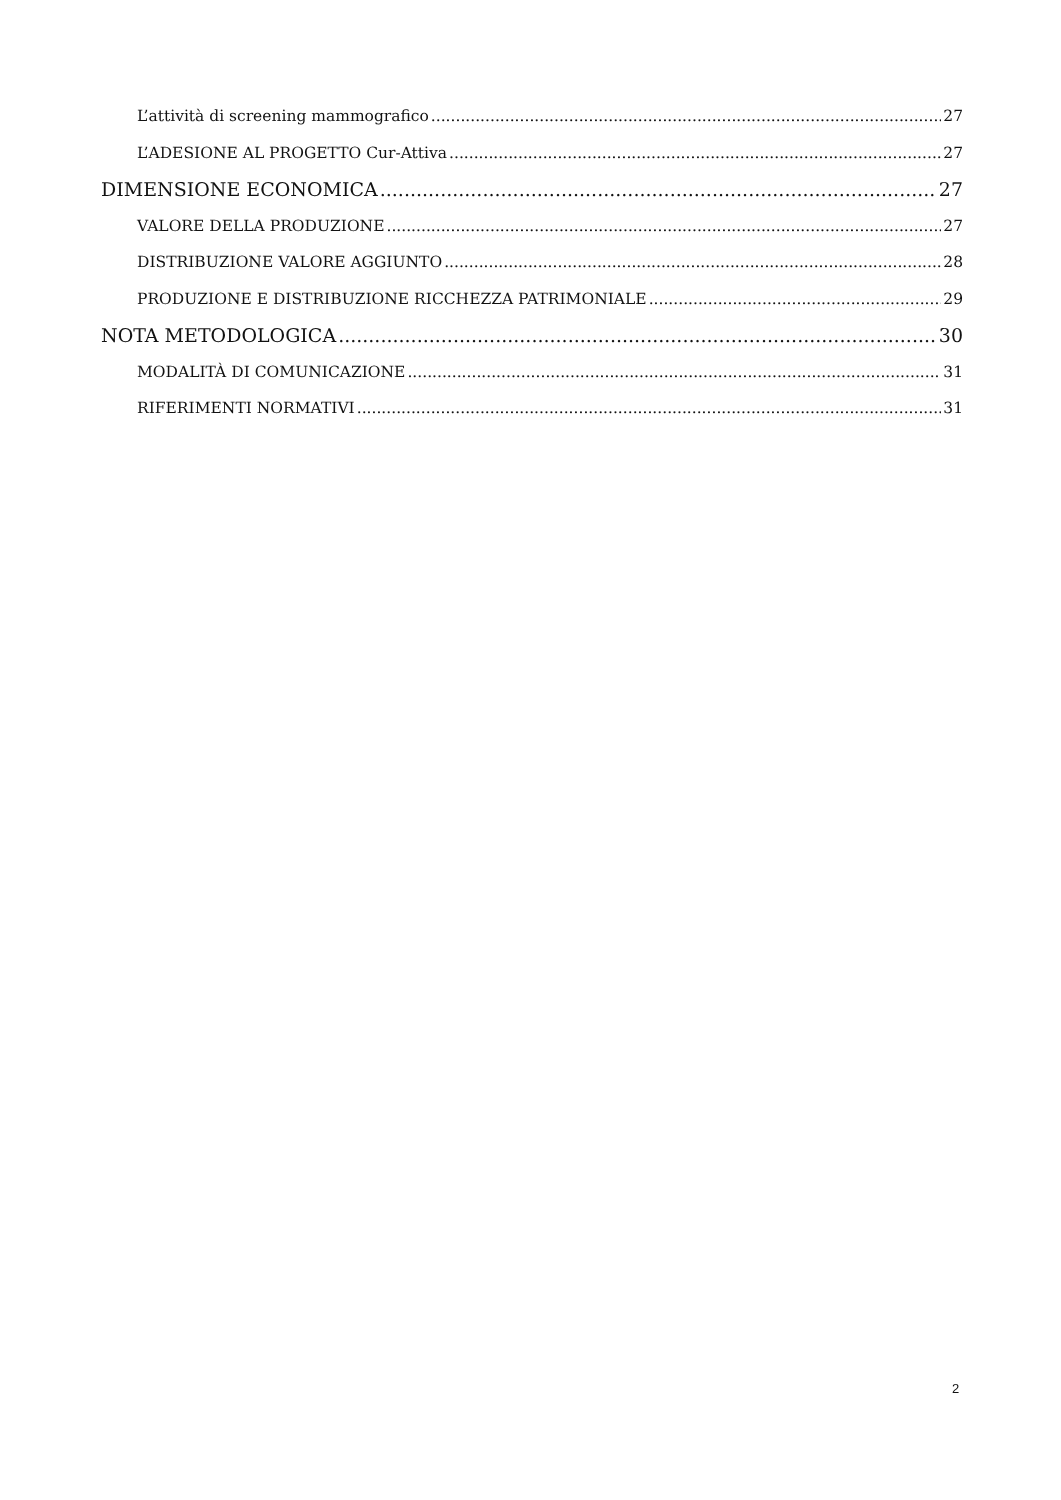L’attività di screening mammografico 27
L’ADESIONE AL PROGETTO Cur-Attiva 27
DIMENSIONE ECONOMICA 27
VALORE DELLA PRODUZIONE 27
DISTRIBUZIONE VALORE AGGIUNTO 28
PRODUZIONE E DISTRIBUZIONE RICCHEZZA PATRIMONIALE 29
NOTA METODOLOGICA 30
MODALITÀ DI COMUNICAZIONE 31
RIFERIMENTI NORMATIVI 31
2